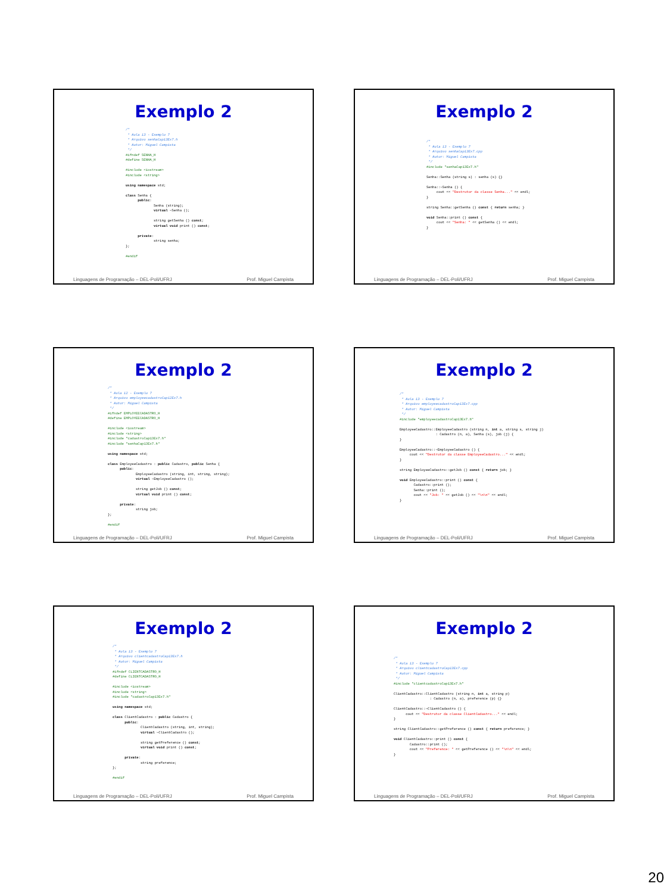Exemplo 2
/*
 * Aula 13 - Exemplo 7
 * Arquivo senhaCap13Ex7.h
 * Autor: Miguel Campista
 */
#ifndef SENHA_H
#define SENHA_H

#include <iostream>
#include <string>

using namespace std;

class Senha {
      public:
              Senha (string);
              virtual ~Senha ();

              string getSenha () const;
              virtual void print () const;

      private:
              string senha;
};

#endif
Linguagens de Programação – DEL-Poli/UFRJ Prof. Miguel Campista
Exemplo 2
/*
 * Aula 13 - Exemplo 7
 * Arquivo senhaCap13Ex7.cpp
 * Autor: Miguel Campista
 */
#include "senhaCap13Ex7.h"

Senha::Senha (string s) : senha (s) {}

Senha::~Senha () {
     cout << "Destrutor da classe Senha..." << endl;
}

string Senha::getSenha () const { return senha; }

void Senha::print () const {
     cout << "Senha: " << getSenha () << endl;
}
Linguagens de Programação – DEL-Poli/UFRJ Prof. Miguel Campista
Exemplo 2
/*
 * Aula 12 - Exemplo 7
 * Arquivo employeecadastroCap12Ex7.h
 * Autor: Miguel Campista
 */
#ifndef EMPLOYEECADASTRO_H
#define EMPLOYEECADASTRO_H

#include <iostream>
#include <string>
#include "cadastroCap13Ex7.h"
#include "senhaCap13Ex7.h"

using namespace std;

class EmployeeCadastro : public Cadastro, public Senha {
      public:
              EmployeeCadastro (string, int, string, string);
              virtual ~EmployeeCadastro ();

              string getJob () const;
              virtual void print () const;

      private:
              string job;
};

#endif
Linguagens de Programação – DEL-Poli/UFRJ Prof. Miguel Campista
Exemplo 2
/*
 * Aula 13 - Exemplo 7
 * Arquivo employeecadastroCap13Ex7.cpp
 * Autor: Miguel Campista
 */
#include "employeecadastroCap13Ex7.h"

EmployeeCadastro::EmployeeCadastro (string n, int a, string s, string j)
                  : Cadastro (n, a), Senha (s), job (j) {
}

EmployeeCadastro::~EmployeeCadastro () {
     cout << "Destrutor da classe EmployeeCadastro..." << endl;
}

string EmployeeCadastro::getJob () const { return job; }

void EmployeeCadastro::print () const {
       Cadastro::print ();
       Senha::print ();
       cout << "Job: " << getJob () << "\n\n" << endl;
}
Linguagens de Programação – DEL-Poli/UFRJ Prof. Miguel Campista
Exemplo 2
/*
 * Aula 13 - Exemplo 7
 * Arquivo clientcadastroCap13Ex7.h
 * Autor: Miguel Campista
 */
#ifndef CLIENTCADASTRO_H
#define CLIENTCADASTRO_H

#include <iostream>
#include <string>
#include "cadastroCap13Ex7.h"

using namespace std;

class ClientCadastro : public Cadastro {
      public:
              ClientCadastro (string, int, string);
              virtual ~ClientCadastro ();

              string getPreference () const;
              virtual void print () const;

      private:
              string preference;
};

#endif
Linguagens de Programação – DEL-Poli/UFRJ Prof. Miguel Campista
Exemplo 2
/*
 * Aula 13 - Exemplo 7
 * Arquivo clientcadastroCap13Ex7.cpp
 * Autor: Miguel Campista
 */
#include "clientcadastroCap13Ex7.h"

ClientCadastro::ClientCadastro (string n, int a, string p)
                  : Cadastro (n, a), preference (p) {}

ClientCadastro::~ClientCadastro () {
      cout << "Destrutor da classe ClientCadastro..." << endl;
}

string ClientCadastro::getPreference () const { return preference; }

void ClientCadastro::print () const {
        Cadastro::print ();
        cout << "Preference: " << getPreference () << "\n\n" << endl;
}
Linguagens de Programação – DEL-Poli/UFRJ Prof. Miguel Campista
20